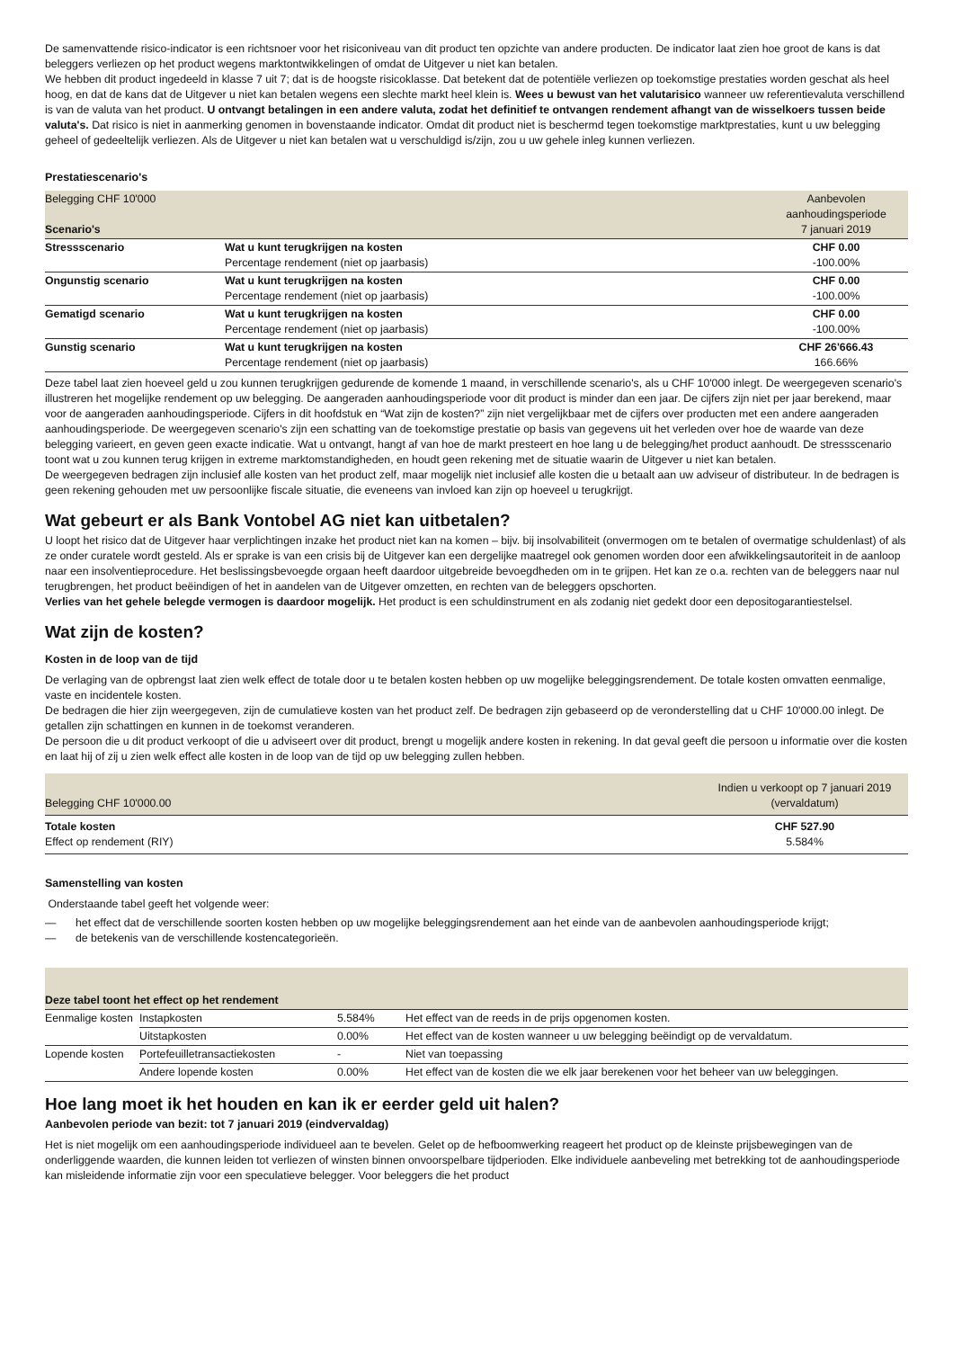De samenvattende risico-indicator is een richtsnoer voor het risiconiveau van dit product ten opzichte van andere producten. De indicator laat zien hoe groot de kans is dat beleggers verliezen op het product wegens marktontwikkelingen of omdat de Uitgever u niet kan betalen.
We hebben dit product ingedeeld in klasse 7 uit 7; dat is de hoogste risicoklasse. Dat betekent dat de potentiële verliezen op toekomstige prestaties worden geschat als heel hoog, en dat de kans dat de Uitgever u niet kan betalen wegens een slechte markt heel klein is. Wees u bewust van het valutarisico wanneer uw referentievaluta verschillend is van de valuta van het product. U ontvangt betalingen in een andere valuta, zodat het definitief te ontvangen rendement afhangt van de wisselkoers tussen beide valuta's. Dat risico is niet in aanmerking genomen in bovenstaande indicator. Omdat dit product niet is beschermd tegen toekomstige marktprestaties, kunt u uw belegging geheel of gedeeltelijk verliezen. Als de Uitgever u niet kan betalen wat u verschuldigd is/zijn, zou u uw gehele inleg kunnen verliezen.
Prestatiescenario's
| Belegging CHF 10'000 Scenario's | | Aanbevolen aanhoudingsperiode 7 januari 2019 |
| Stressscenario | Wat u kunt terugkrijgen na kosten Percentage rendement (niet op jaarbasis) | CHF 0.00 -100.00% |
| Ongunstig scenario | Wat u kunt terugkrijgen na kosten Percentage rendement (niet op jaarbasis) | CHF 0.00 -100.00% |
| Gematigd scenario | Wat u kunt terugkrijgen na kosten Percentage rendement (niet op jaarbasis) | CHF 0.00 -100.00% |
| Gunstig scenario | Wat u kunt terugkrijgen na kosten Percentage rendement (niet op jaarbasis) | CHF 26'666.43 166.66% |
Deze tabel laat zien hoeveel geld u zou kunnen terugkrijgen gedurende de komende 1 maand, in verschillende scenario's, als u CHF 10'000 inlegt. De weergegeven scenario's illustreren het mogelijke rendement op uw belegging. De aangeraden aanhoudingsperiode voor dit product is minder dan een jaar. De cijfers zijn niet per jaar berekend, maar voor de aangeraden aanhoudingsperiode. Cijfers in dit hoofdstuk en “Wat zijn de kosten?” zijn niet vergelijkbaar met de cijfers over producten met een andere aangeraden aanhoudingsperiode. De weergegeven scenario's zijn een schatting van de toekomstige prestatie op basis van gegevens uit het verleden over hoe de waarde van deze belegging varieert, en geven geen exacte indicatie. Wat u ontvangt, hangt af van hoe de markt presteert en hoe lang u de belegging/het product aanhoudt. De stressscenario toont wat u zou kunnen terug krijgen in extreme marktomstandigheden, en houdt geen rekening met de situatie waarin de Uitgever u niet kan betalen.
De weergegeven bedragen zijn inclusief alle kosten van het product zelf, maar mogelijk niet inclusief alle kosten die u betaalt aan uw adviseur of distributeur. In de bedragen is geen rekening gehouden met uw persoonlijke fiscale situatie, die eveneens van invloed kan zijn op hoeveel u terugkrijgt.
Wat gebeurt er als Bank Vontobel AG niet kan uitbetalen?
U loopt het risico dat de Uitgever haar verplichtingen inzake het product niet kan na komen – bijv. bij insolvabiliteit (onvermogen om te betalen of overmatige schuldenlast) of als ze onder curatele wordt gesteld. Als er sprake is van een crisis bij de Uitgever kan een dergelijke maatregel ook genomen worden door een afwikkelingsautoriteit in de aanloop naar een insolventieprocedure. Het beslissingsbevoegde orgaan heeft daardoor uitgebreide bevoegdheden om in te grijpen. Het kan ze o.a. rechten van de beleggers naar nul terugbrengen, het product beëindigen of het in aandelen van de Uitgever omzetten, en rechten van de beleggers opschorten.
Verlies van het gehele belegde vermogen is daardoor mogelijk. Het product is een schuldinstrument en als zodanig niet gedekt door een depositogarantiestelsel.
Wat zijn de kosten?
Kosten in de loop van de tijd
De verlaging van de opbrengst laat zien welk effect de totale door u te betalen kosten hebben op uw mogelijke beleggingsrendement. De totale kosten omvatten eenmalige, vaste en incidentele kosten.
De bedragen die hier zijn weergegeven, zijn de cumulatieve kosten van het product zelf. De bedragen zijn gebaseerd op de veronderstelling dat u CHF 10'000.00 inlegt. De getallen zijn schattingen en kunnen in de toekomst veranderen.
De persoon die u dit product verkoopt of die u adviseert over dit product, brengt u mogelijk andere kosten in rekening. In dat geval geeft die persoon u informatie over die kosten en laat hij of zij u zien welk effect alle kosten in de loop van de tijd op uw belegging zullen hebben.
| Belegging CHF 10'000.00 | Indien u verkoopt op 7 januari 2019 (vervaldatum) |
| Totale kosten Effect op rendement (RIY) | CHF 527.90 5.584% |
Samenstelling van kosten
Onderstaande tabel geeft het volgende weer:
— het effect dat de verschillende soorten kosten hebben op uw mogelijke beleggingsrendement aan het einde van de aanbevolen aanhoudingsperiode krijgt;
— de betekenis van de verschillende kostencategorieën.
| Deze tabel toont het effect op het rendement | | | |
| --- | --- | --- | --- |
| Eenmalige kosten | Instapkosten | 5.584% | Het effect van de reeds in de prijs opgenomen kosten. |
| | Uitstapkosten | 0.00% | Het effect van de kosten wanneer u uw belegging beëindigt op de vervaldatum. |
| Lopende kosten | Portefeuilletransactiekosten | - | Niet van toepassing |
| | Andere lopende kosten | 0.00% | Het effect van de kosten die we elk jaar berekenen voor het beheer van uw beleggingen. |
Hoe lang moet ik het houden en kan ik er eerder geld uit halen?
Aanbevolen periode van bezit: tot 7 januari 2019 (eindvervaldag)
Het is niet mogelijk om een aanhoudingsperiode individueel aan te bevelen. Gelet op de hefboomwerking reageert het product op de kleinste prijsbewegingen van de onderliggende waarden, die kunnen leiden tot verliezen of winsten binnen onvoorspelbare tijdperioden. Elke individuele aanbeveling met betrekking tot de aanhoudingsperiode kan misleidende informatie zijn voor een speculatieve belegger. Voor beleggers die het product